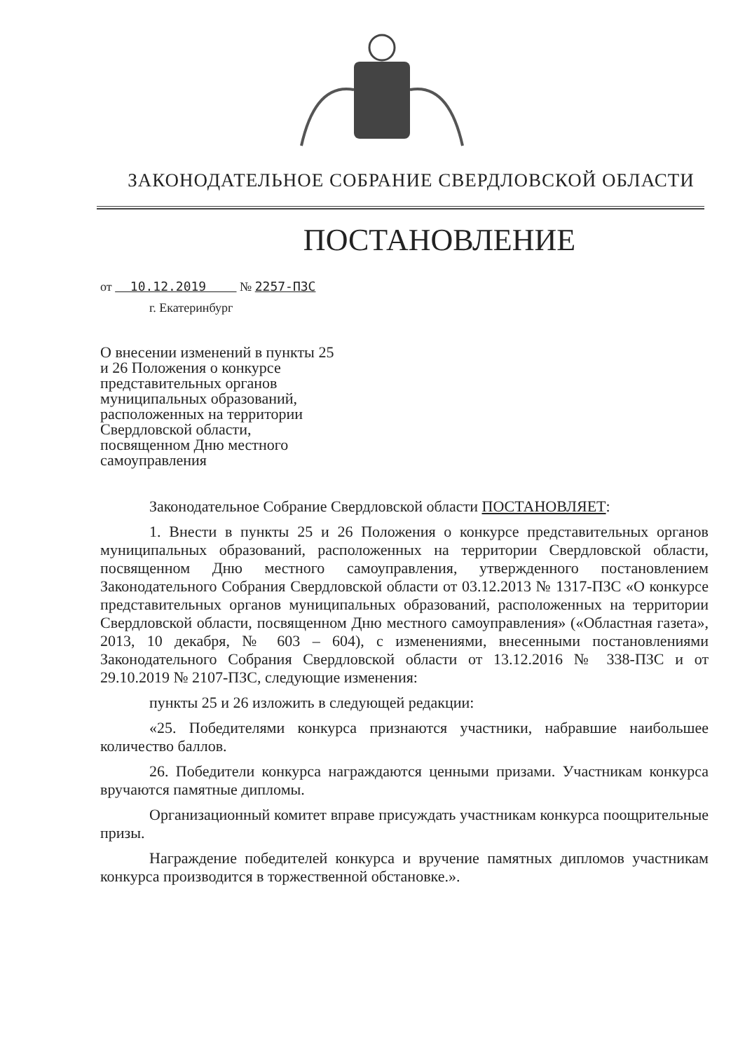ЗАКОНОДАТЕЛЬНОЕ СОБРАНИЕ СВЕРДЛОВСКОЙ ОБЛАСТИ
ПОСТАНОВЛЕНИЕ
от 10.12.2019 № 2257-ПЗС
г. Екатеринбург
О внесении изменений в пункты 25 и 26 Положения о конкурсе представительных органов муниципальных образований, расположенных на территории Свердловской области, посвященном Дню местного самоуправления
Законодательное Собрание Свердловской области ПОСТАНОВЛЯЕТ:
1. Внести в пункты 25 и 26 Положения о конкурсе представительных органов муниципальных образований, расположенных на территории Свердловской области, посвященном Дню местного самоуправления, утвержденного постановлением Законодательного Собрания Свердловской области от 03.12.2013 № 1317-ПЗС «О конкурсе представительных органов муниципальных образований, расположенных на территории Свердловской области, посвященном Дню местного самоуправления» («Областная газета», 2013, 10 декабря, № 603 – 604), с изменениями, внесенными постановлениями Законодательного Собрания Свердловской области от 13.12.2016 № 338-ПЗС и от 29.10.2019 № 2107-ПЗС, следующие изменения:
пункты 25 и 26 изложить в следующей редакции:
«25. Победителями конкурса признаются участники, набравшие наибольшее количество баллов.
26. Победители конкурса награждаются ценными призами. Участникам конкурса вручаются памятные дипломы.
Организационный комитет вправе присуждать участникам конкурса поощрительные призы.
Награждение победителей конкурса и вручение памятных дипломов участникам конкурса производится в торжественной обстановке.».